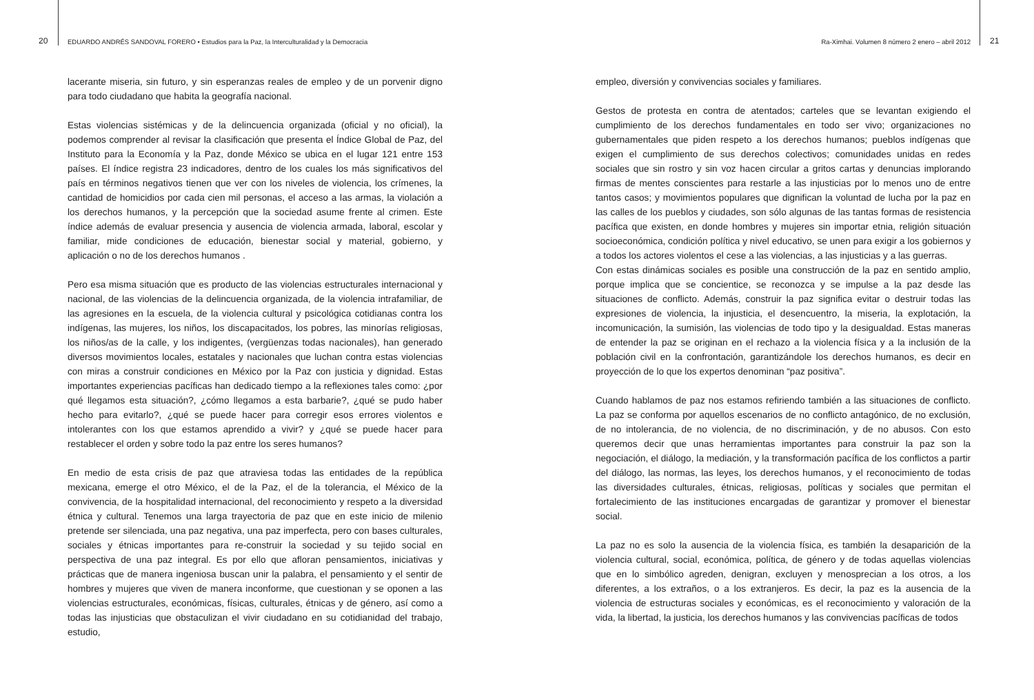20 EDUARDO ANDRÉS SANDOVAL FORERO • Estudios para la Paz, la Interculturalidad y la Democracia
lacerante miseria, sin futuro, y sin esperanzas reales de empleo y de un porvenir digno para todo ciudadano que habita la geografía nacional.
Estas violencias sistémicas y de la delincuencia organizada (oficial y no oficial), la podemos comprender al revisar la clasificación que presenta el Índice Global de Paz, del Instituto para la Economía y la Paz, donde México se ubica en el lugar 121 entre 153 países. El índice registra 23 indicadores, dentro de los cuales los más significativos del país en términos negativos tienen que ver con los niveles de violencia, los crímenes, la cantidad de homicidios por cada cien mil personas, el acceso a las armas, la violación a los derechos humanos, y la percepción que la sociedad asume frente al crimen. Este índice además de evaluar presencia y ausencia de violencia armada, laboral, escolar y familiar, mide condiciones de educación, bienestar social y material, gobierno, y aplicación o no de los derechos humanos .
Pero esa misma situación que es producto de las violencias estructurales internacional y nacional, de las violencias de la delincuencia organizada, de la violencia intrafamiliar, de las agresiones en la escuela, de la violencia cultural y psicológica cotidianas contra los indígenas, las mujeres, los niños, los discapacitados, los pobres, las minorías religiosas, los niños/as de la calle, y los indigentes, (vergüenzas todas nacionales), han generado diversos movimientos locales, estatales y nacionales que luchan contra estas violencias con miras a construir condiciones en México por la Paz con justicia y dignidad. Estas importantes experiencias pacíficas han dedicado tiempo a la reflexiones tales como: ¿por qué llegamos esta situación?, ¿cómo llegamos a esta barbarie?, ¿qué se pudo haber hecho para evitarlo?, ¿qué se puede hacer para corregir esos errores violentos e intolerantes con los que estamos aprendido a vivir? y ¿qué se puede hacer para restablecer el orden y sobre todo la paz entre los seres humanos?
En medio de esta crisis de paz que atraviesa todas las entidades de la república mexicana, emerge el otro México, el de la Paz, el de la tolerancia, el México de la convivencia, de la hospitalidad internacional, del reconocimiento y respeto a la diversidad étnica y cultural. Tenemos una larga trayectoria de paz que en este inicio de milenio pretende ser silenciada, una paz negativa, una paz imperfecta, pero con bases culturales, sociales y étnicas importantes para re-construir la sociedad y su tejido social en perspectiva de una paz integral. Es por ello que afloran pensamientos, iniciativas y prácticas que de manera ingeniosa buscan unir la palabra, el pensamiento y el sentir de hombres y mujeres que viven de manera inconforme, que cuestionan y se oponen a las violencias estructurales, económicas, físicas, culturales, étnicas y de género, así como a todas las injusticias que obstaculizan el vivir ciudadano en su cotidianidad del trabajo, estudio,
Ra-Ximhai. Volumen 8 número 2 enero – abril 2012 21
empleo, diversión y convivencias sociales y familiares.
Gestos de protesta en contra de atentados; carteles que se levantan exigiendo el cumplimiento de los derechos fundamentales en todo ser vivo; organizaciones no gubernamentales que piden respeto a los derechos humanos; pueblos indígenas que exigen el cumplimiento de sus derechos colectivos; comunidades unidas en redes sociales que sin rostro y sin voz hacen circular a gritos cartas y denuncias implorando firmas de mentes conscientes para restarle a las injusticias por lo menos uno de entre tantos casos; y movimientos populares que dignifican la voluntad de lucha por la paz en las calles de los pueblos y ciudades, son sólo algunas de las tantas formas de resistencia pacífica que existen, en donde hombres y mujeres sin importar etnia, religión situación socioeconómica, condición política y nivel educativo, se unen para exigir a los gobiernos y a todos los actores violentos el cese a las violencias, a las injusticias y a las guerras.
Con estas dinámicas sociales es posible una construcción de la paz en sentido amplio, porque implica que se concientice, se reconozca y se impulse a la paz desde las situaciones de conflicto. Además, construir la paz significa evitar o destruir todas las expresiones de violencia, la injusticia, el desencuentro, la miseria, la explotación, la incomunicación, la sumisión, las violencias de todo tipo y la desigualdad. Estas maneras de entender la paz se originan en el rechazo a la violencia física y a la inclusión de la población civil en la confrontación, garantizándole los derechos humanos, es decir en proyección de lo que los expertos denominan “paz positiva”.
Cuando hablamos de paz nos estamos refiriendo también a las situaciones de conflicto. La paz se conforma por aquellos escenarios de no conflicto antagónico, de no exclusión, de no intolerancia, de no violencia, de no discriminación, y de no abusos. Con esto queremos decir que unas herramientas importantes para construir la paz son la negociación, el diálogo, la mediación, y la transformación pacífica de los conflictos a partir del diálogo, las normas, las leyes, los derechos humanos, y el reconocimiento de todas las diversidades culturales, étnicas, religiosas, políticas y sociales que permitan el fortalecimiento de las instituciones encargadas de garantizar y promover el bienestar social.
La paz no es solo la ausencia de la violencia física, es también la desaparición de la violencia cultural, social, económica, política, de género y de todas aquellas violencias que en lo simbólico agreden, denigran, excluyen y menosprecian a los otros, a los diferentes, a los extraños, o a los extranjeros. Es decir, la paz es la ausencia de la violencia de estructuras sociales y económicas, es el reconocimiento y valoración de la vida, la libertad, la justicia, los derechos humanos y las convivencias pacíficas de todos